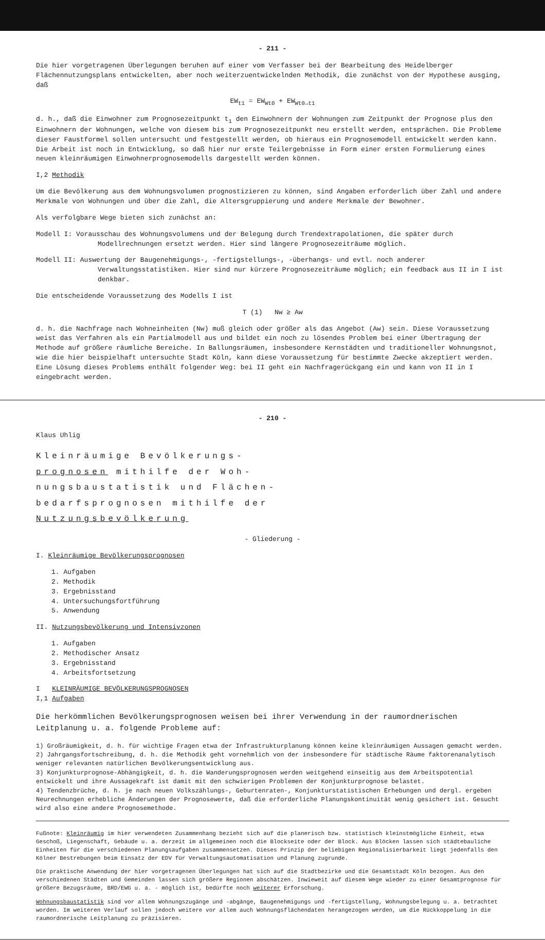- 211 -
Die hier vorgetragenen Überlegungen beruhen auf einer vom Verfasser bei der Bearbeitung des Heidelberger Flächennutzungsplans entwickelten, aber noch weiterzuentwickelnden Methodik, die zunächst von der Hypothese ausging, daß
EW<sub>t1</sub> = EW<sub>Wt0</sub> + EW<sub>Wt0→t1</sub>
d. h., daß die Einwohner zum Prognosezeitpunkt t<sub>1</sub> den Einwohnern der Wohnungen zum Zeitpunkt der Prognose plus den Einwohnern der Wohnungen, welche von diesem bis zum Prognosezeitpunkt neu erstellt werden, entsprächen. Die Probleme dieser Faustformel sollen untersucht und festgestellt werden, ob hieraus ein Prognosemodell entwickelt werden kann. Die Arbeit ist noch in Entwicklung, so daß hier nur erste Teilergebnisse in Form einer ersten Formulierung eines neuen kleinräumigen Einwohnerprognosemodells dargestellt werden können.
I,2 Methodik
Um die Bevölkerung aus dem Wohnungsvolumen prognostizieren zu können, sind Angaben erforderlich über Zahl und andere Merkmale von Wohnungen und über die Zahl, die Altersgruppierung und andere Merkmale der Bewohner.
Als verfolgbare Wege bieten sich zunächst an:
Modell I: Vorausschau des Wohnungsvolumens und der Belegung durch Trendextrapolationen, die später durch Modellrechnungen ersetzt werden. Hier sind längere Prognosezeiträume möglich.
Modell II: Auswertung der Baugenehmigungs-, -fertigstellungs-, -überhangs- und evtl. noch anderer Verwaltungsstatistiken. Hier sind nur kürzere Prognosezeiträume möglich; ein feedback aus II in I ist denkbar.
Die entscheidende Voraussetzung des Modells I ist
T (1) Nw ≥ Aw
d. h. die Nachfrage nach Wohneinheiten (Nw) muß gleich oder größer als das Angebot (Aw) sein. Diese Voraussetzung weist das Verfahren als ein Partialmodell aus und bildet ein noch zu lösendes Problem bei einer Übertragung der Methode auf größere räumliche Bereiche. In Ballungsräumen, insbesondere Kernstädten und traditioneller Wohnungsnot, wie die hier beispielhaft untersuchte Stadt Köln, kann diese Voraussetzung für bestimmte Zwecke akzeptiert werden. Eine Lösung dieses Problems enthält folgender Weg: bei II geht ein Nachfragerückgang ein und kann von II in I eingebracht werden.
- 210 -
Klaus Uhlig
Kleinräumige Bevölkerungs-
prognosen mithilfe der Woh-
nungsbaustatistik und Flächen-
bedarfsprognosen mithilfe der
Nutzungsbevölkerung
- Gliederung -
I. Kleinräumige Bevölkerungsprognosen
1. Aufgaben
2. Methodik
3. Ergebnisstand
4. Untersuchungsfortführung
5. Anwendung
II. Nutzungsbevölkerung und Intensivzonen
1. Aufgaben
2. Methodischer Ansatz
3. Ergebnisstand
4. Arbeitsfortsetzung
I KLEINRÄUMIGE BEVÖLKERUNGSPROGNOSEN
I,1 Aufgaben
Die herkömmlichen Bevölkerungsprognosen weisen bei ihrer Verwendung in der raumordnerischen Leitplanung u. a. folgende Probleme auf:
1) Großräumigkeit, d. h. für wichtige Fragen etwa der Infrastrukturplanung können keine kleinräumigen Aussagen gemacht werden.
2) Jahrgangsfortschreibung, d. h. die Methodik geht vornehmlich von der insbesondere für städtische Räume faktorenanalytisch weniger relevanten natürlichen Bevölkerungsentwicklung aus.
3) Konjunkturprognose-Abhängigkeit, d. h. die Wanderungsprognosen werden weitgehend einseitig aus dem Arbeitspotential entwickelt und ihre Aussagekraft ist damit mit den schwierigen Problemen der Konjunkturprognose belastet.
4) Tendenzbrüche, d. h. je nach neuen Volkszählungs-, Geburtenraten-, Konjunkturstatistischen Erhebungen und dergl. ergeben Neurechnungen erhebliche Änderungen der Prognosewerte, daß die erforderliche Planungskontinuität wenig gesichert ist. Gesucht wird also eine andere Prognosemethode.
Fußnote: Kleinräumig im hier verwendeten Zusammenhang bezieht sich auf die planerisch bzw. statistisch kleinstmögliche Einheit, etwa Geschoß, Liegenschaft, Gebäude u. a. derzeit im allgemeinen noch die Blockseite oder der Block. Aus Blöcken lassen sich städtebauliche Einheiten für die verschiedenen Planungsaufgaben zusammensetzen. Dieses Prinzip der beliebigen Regionalisierbarkeit liegt jedenfalls den Kölner Bestrebungen beim Einsatz der EDV für Verwaltungsautomatisation und Planung zugrunde.
Die praktische Anwendung der hier vorgetragenen Überlegungen hat sich auf die Stadtbezirke und die Gesamtstadt Köln bezogen. Aus den verschiedenen Städten und Gemeinden lassen sich größere Regionen abschätzen. Inwieweit auf diesem Wege wieder zu einer Gesamtprognose für größere Bezugsräume, BRD/EWG u. a. - möglich ist, bedürfte noch weiterer Erforschung.
Wohnungsbaustatistik sind vor allem Wohnungszugänge und -abgänge, Baugenehmigungs und -fertigstellung, Wohnungsbelegung u. a. betrachtet worden. Im weiteren Verlauf sollen jedoch weitere vor allem auch Wohnungsflächendaten herangezogen werden, um die Rückkoppelung in die raumordnerische Leitplanung zu präzisieren.